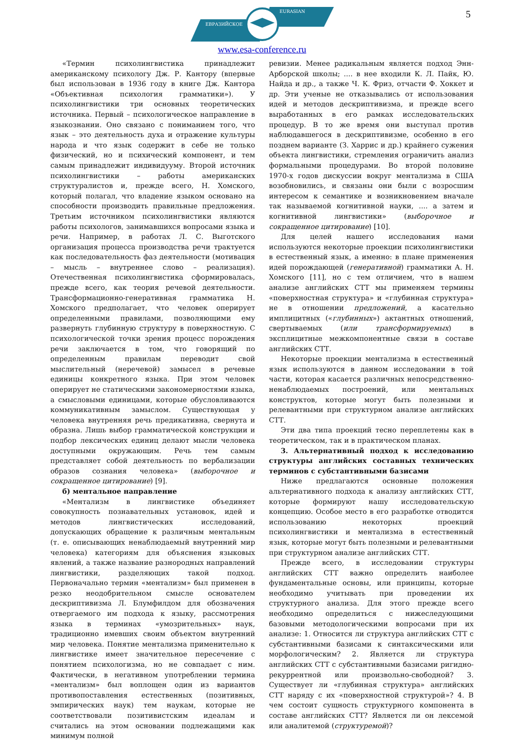5
ЕВРАЗИЙСКОЕ
EURASIAN
www.esa-conference.ru
«Термин психолингвистика принадлежит американскому психологу Дж. Р. Кантору (впервые был использован в 1936 году в книге Дж. Кантора «Объективная психология грамматики»). У психолингвистики три основных теоретических источника. Первый – психологическое направление в языкознании. Оно связано с пониманием того, что язык – это деятельность духа и отражение культуры народа и что язык содержит в себе не только физический, но и психический компонент, и тем самым принадлежит индивидууму. Второй источник психолингвистики – работы американских структуралистов и, прежде всего, Н. Хомского, который полагал, что владение языком основано на способности производить правильные предложения. Третьим источником психолингвистики являются работы психологов, занимавшихся вопросами языка и речи. Например, в работах Л. С. Выготского организация процесса производства речи трактуется как последовательность фаз деятельности (мотивация – мысль – внутреннее слово – реализация). Отечественная психолингвистика сформировалась, прежде всего, как теория речевой деятельности. Трансформационно-генеративная грамматика Н. Хомского предполагает, что человек оперирует определенными правилами, позволяющими ему развернуть глубинную структуру в поверхностную. С психологической точки зрения процесс порождения речи заключается в том, что говорящий по определенным правилам переводит свой мыслительный (неречевой) замысел в речевые единицы конкретного языка. При этом человек оперирует не статическими закономерностями языка, а смысловыми единицами, которые обусловливаются коммуникативным замыслом. Существующая у человека внутренняя речь предикативна, свернута и образна. Лишь выбор грамматической конструкции и подбор лексических единиц делают мысли человека доступными окружающим. Речь тем самым представляет собой деятельность по вербализации образов сознания человека» (выборочное и сокращенное цитирование) [9].
б) ментальное направление
«Ментализм в лингвистике объединяет совокупность познавательных установок, идей и методов лингвистических исследований, допускающих обращение к различным ментальным (т. е. описывающих ненаблюдаемый внутренний мир человека) категориям для объяснения языковых явлений, а также название разнородных направлений лингвистики, разделяющих такой подход. Первоначально термин «ментализм» был применен в резко неодобрительном смысле основателем дескриптивизма Л. Блумфилдом для обозначения отвергаемого им подхода к языку, рассмотрения языка в терминах «умозрительных» наук, традиционно имевших своим объектом внутренний мир человека. Понятие ментализма применительно к лингвистике имеет значительное пересечение с понятием психологизма, но не совпадает с ним. Фактически, в негативном употреблении термина «ментализм» был воплощен один из вариантов противопоставления естественных (позитивных, эмпирических наук) тем наукам, которые не соответствовали позитивистским идеалам и считались на этом основании подлежащими как минимум полной
ревизии. Менее радикальным является подход Энн-Арборской школы; .... в нее входили К. Л. Пайк, Ю. Найда и др., а также Ч. К. Фриз, отчасти Ф. Хоккет и др. Эти ученые не отказывались от использования идей и методов дескриптивизма, и прежде всего выработанных в его рамках исследовательских процедур. В то же время они выступал против наблюдавшегося в дескриптивизме, особенно в его позднем варианте (З. Харрис и др.) крайнего сужения объекта лингвистики, стремления ограничить анализ формальными процедурами. Во второй половине 1970-х годов дискуссии вокруг ментализма в США возобновились, и связаны они были с возросшим интересом к семантике и возникновением вначале так называемой когнитивной науки, .... а затем и когнитивной лингвистики» (выборочное и сокращенное цитирование) [10].
Для целей нашего исследования нами используются некоторые проекции психолингвистики в естественный язык, а именно: в плане применения идей порождающей (генеративной) грамматики А. Н. Хомского [11], но с тем отличием, что в нашем анализе английских СТТ мы применяем термины «поверхностная структура» и «глубинная структура» не в отношении предложений, а касательно имплицитных («глубинных») актантных отношений, свертываемых (или трансформируемых) в эксплицитные межкомпонентные связи в составе английских СТТ.
Некоторые проекции ментализма в естественный язык используются в данном исследовании в той части, которая касается различных непосредственно-ненаблюдаемых построений, или ментальных конструктов, которые могут быть полезными и релевантными при структурном анализе английских СТТ.
Эти два типа проекций тесно переплетены как в теоретическом, так и в практическом планах.
3. Альтернативный подход к исследованию структуры английских составных технических терминов с субстантивными базисами
Ниже предлагаются основные положения альтернативного подхода к анализу английских СТТ, которые формируют нашу исследовательскую концепцию. Особое место в его разработке отводится использованию некоторых проекций психолингвистики и ментализма в естественный язык, которые могут быть полезными и релевантными при структурном анализе английских СТТ.
Прежде всего, в исследовании структуры английских СТТ важно определить наиболее фундаментальные основы, или принципы, которые необходимо учитывать при проведении их структурного анализа. Для этого прежде всего необходимо определиться с нижеследующими базовыми методологическими вопросами при их анализе: 1. Относится ли структура английских СТТ с субстантивными базисами к синтаксическими или морфологическим? 2. Является ли структура английских СТТ с субстантивными базисами ригидно-рекуррентной или произвольно-свободной? 3. Существует ли «глубинная структура» английских СТТ наряду с их «поверхностной структурой»? 4. В чем состоит сущность структурного компонента в составе английских СТТ? Является ли он лексемой или аналитемой (структуремой)?